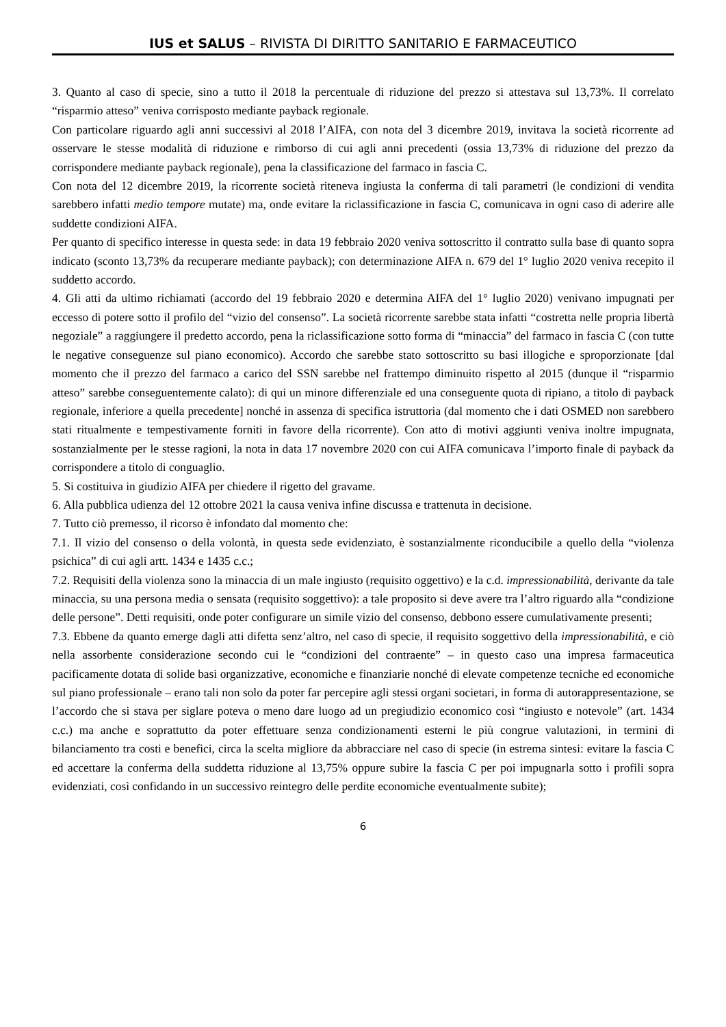IUS et SALUS – RIVISTA DI DIRITTO SANITARIO E FARMACEUTICO
3. Quanto al caso di specie, sino a tutto il 2018 la percentuale di riduzione del prezzo si attestava sul 13,73%. Il correlato “risparmio atteso” veniva corrisposto mediante payback regionale.
Con particolare riguardo agli anni successivi al 2018 l’AIFA, con nota del 3 dicembre 2019, invitava la società ricorrente ad osservare le stesse modalità di riduzione e rimborso di cui agli anni precedenti (ossia 13,73% di riduzione del prezzo da corrispondere mediante payback regionale), pena la classificazione del farmaco in fascia C.
Con nota del 12 dicembre 2019, la ricorrente società riteneva ingiusta la conferma di tali parametri (le condizioni di vendita sarebbero infatti medio tempore mutate) ma, onde evitare la riclassificazione in fascia C, comunicava in ogni caso di aderire alle suddette condizioni AIFA.
Per quanto di specifico interesse in questa sede: in data 19 febbraio 2020 veniva sottoscritto il contratto sulla base di quanto sopra indicato (sconto 13,73% da recuperare mediante payback); con determinazione AIFA n. 679 del 1° luglio 2020 veniva recepito il suddetto accordo.
4. Gli atti da ultimo richiamati (accordo del 19 febbraio 2020 e determina AIFA del 1° luglio 2020) venivano impugnati per eccesso di potere sotto il profilo del “vizio del consenso”. La società ricorrente sarebbe stata infatti “costretta nelle propria libertà negoziale” a raggiungere il predetto accordo, pena la riclassificazione sotto forma di “minaccia” del farmaco in fascia C (con tutte le negative conseguenze sul piano economico). Accordo che sarebbe stato sottoscritto su basi illogiche e sproporzionate [dal momento che il prezzo del farmaco a carico del SSN sarebbe nel frattempo diminuito rispetto al 2015 (dunque il “risparmio atteso” sarebbe conseguentemente calato): di qui un minore differenziale ed una conseguente quota di ripiano, a titolo di payback regionale, inferiore a quella precedente] nonché in assenza di specifica istruttoria (dal momento che i dati OSMED non sarebbero stati ritualmente e tempestivamente forniti in favore della ricorrente). Con atto di motivi aggiunti veniva inoltre impugnata, sostanzialmente per le stesse ragioni, la nota in data 17 novembre 2020 con cui AIFA comunicava l’importo finale di payback da corrispondere a titolo di conguaglio.
5. Si costituiva in giudizio AIFA per chiedere il rigetto del gravame.
6. Alla pubblica udienza del 12 ottobre 2021 la causa veniva infine discussa e trattenuta in decisione.
7. Tutto ciò premesso, il ricorso è infondato dal momento che:
7.1. Il vizio del consenso o della volontà, in questa sede evidenziato, è sostanzialmente riconducibile a quello della “violenza psichica” di cui agli artt. 1434 e 1435 c.c.;
7.2. Requisiti della violenza sono la minaccia di un male ingiusto (requisito oggettivo) e la c.d. impressionabilità, derivante da tale minaccia, su una persona media o sensata (requisito soggettivo): a tale proposito si deve avere tra l’altro riguardo alla “condizione delle persone”. Detti requisiti, onde poter configurare un simile vizio del consenso, debbono essere cumulativamente presenti;
7.3. Ebbene da quanto emerge dagli atti difetta senz’altro, nel caso di specie, il requisito soggettivo della impressionabilità, e ciò nella assorbente considerazione secondo cui le “condizioni del contraente” – in questo caso una impresa farmaceutica pacificamente dotata di solide basi organizzative, economiche e finanziarie nonché di elevate competenze tecniche ed economiche sul piano professionale – erano tali non solo da poter far percepire agli stessi organi societari, in forma di autorappresentazione, se l’accordo che si stava per siglare poteva o meno dare luogo ad un pregiudizio economico così “ingiusto e notevole” (art. 1434 c.c.) ma anche e soprattutto da poter effettuare senza condizionamenti esterni le più congrue valutazioni, in termini di bilanciamento tra costi e benefici, circa la scelta migliore da abbracciare nel caso di specie (in estrema sintesi: evitare la fascia C ed accettare la conferma della suddetta riduzione al 13,75% oppure subire la fascia C per poi impugnarla sotto i profili sopra evidenziati, così confidando in un successivo reintegro delle perdite economiche eventualmente subite);
6